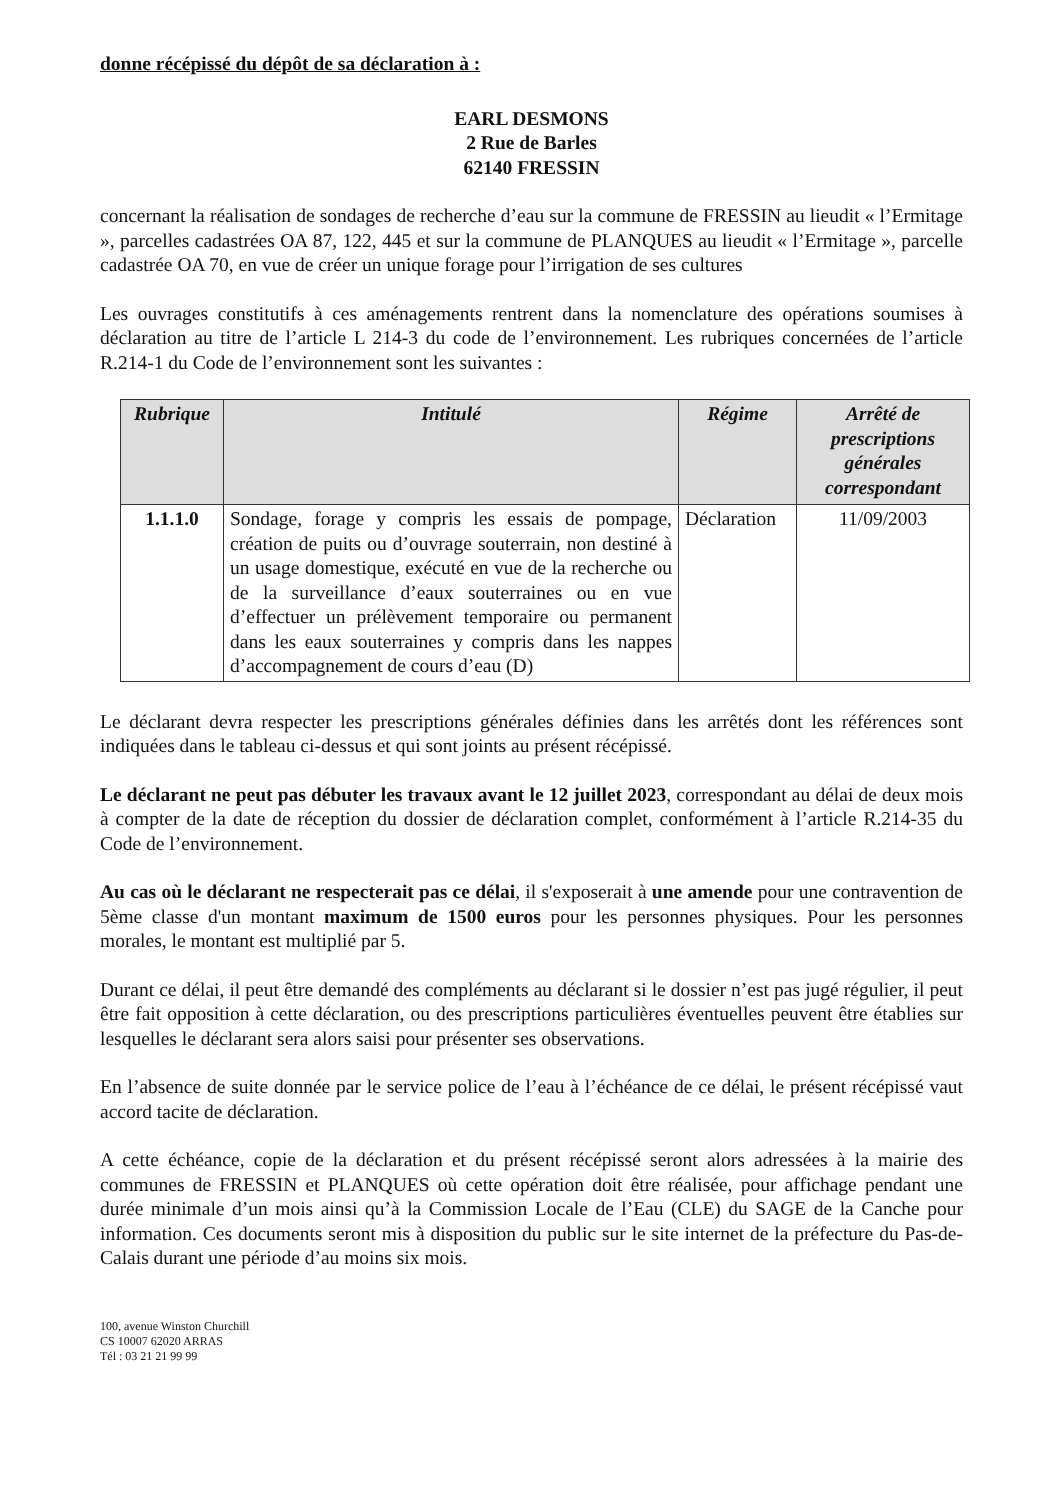donne récépissé du dépôt de sa déclaration à :
EARL DESMONS
2 Rue de Barles
62140 FRESSIN
concernant la réalisation de sondages de recherche d’eau sur la commune de FRESSIN au lieudit « l’Ermitage », parcelles cadastrées OA 87, 122, 445 et sur la commune de PLANQUES au lieudit « l’Ermitage », parcelle cadastrée OA 70, en vue de créer un unique forage pour l’irrigation de ses cultures
Les ouvrages constitutifs à ces aménagements rentrent dans la nomenclature des opérations soumises à déclaration au titre de l’article L 214-3 du code de l’environnement. Les rubriques concernées de l’article R.214-1 du Code de l’environnement sont les suivantes :
| Rubrique | Intitulé | Régime | Arrêté de prescriptions générales correspondant |
| --- | --- | --- | --- |
| 1.1.1.0 | Sondage, forage y compris les essais de pompage, création de puits ou d’ouvrage souterrain, non destiné à un usage domestique, exécuté en vue de la recherche ou de la surveillance d’eaux souterraines ou en vue d’effectuer un prélèvement temporaire ou permanent dans les eaux souterraines y compris dans les nappes d’accompagnement de cours d’eau (D) | Déclaration | 11/09/2003 |
Le déclarant devra respecter les prescriptions générales définies dans les arrêtés dont les références sont indiquées dans le tableau ci-dessus et qui sont joints au présent récépissé.
Le déclarant ne peut pas débuter les travaux avant le 12 juillet 2023, correspondant au délai de deux mois à compter de la date de réception du dossier de déclaration complet, conformément à l’article R.214-35 du Code de l’environnement.
Au cas où le déclarant ne respecterait pas ce délai, il s'exposerait à une amende pour une contravention de 5ème classe d'un montant maximum de 1500 euros pour les personnes physiques. Pour les personnes morales, le montant est multiplié par 5.
Durant ce délai, il peut être demandé des compléments au déclarant si le dossier n’est pas jugé régulier, il peut être fait opposition à cette déclaration, ou des prescriptions particulières éventuelles peuvent être établies sur lesquelles le déclarant sera alors saisi pour présenter ses observations.
En l’absence de suite donnée par le service police de l’eau à l’échéance de ce délai, le présent récépissé vaut accord tacite de déclaration.
A cette échéance, copie de la déclaration et du présent récépissé seront alors adressées à la mairie des communes de FRESSIN et PLANQUES où cette opération doit être réalisée, pour affichage pendant une durée minimale d’un mois ainsi qu’à la Commission Locale de l’Eau (CLE) du SAGE de la Canche pour information. Ces documents seront mis à disposition du public sur le site internet de la préfecture du Pas-de-Calais durant une période d’au moins six mois.
100, avenue Winston Churchill
CS 10007 62020 ARRAS
Tél : 03 21 21 99 99